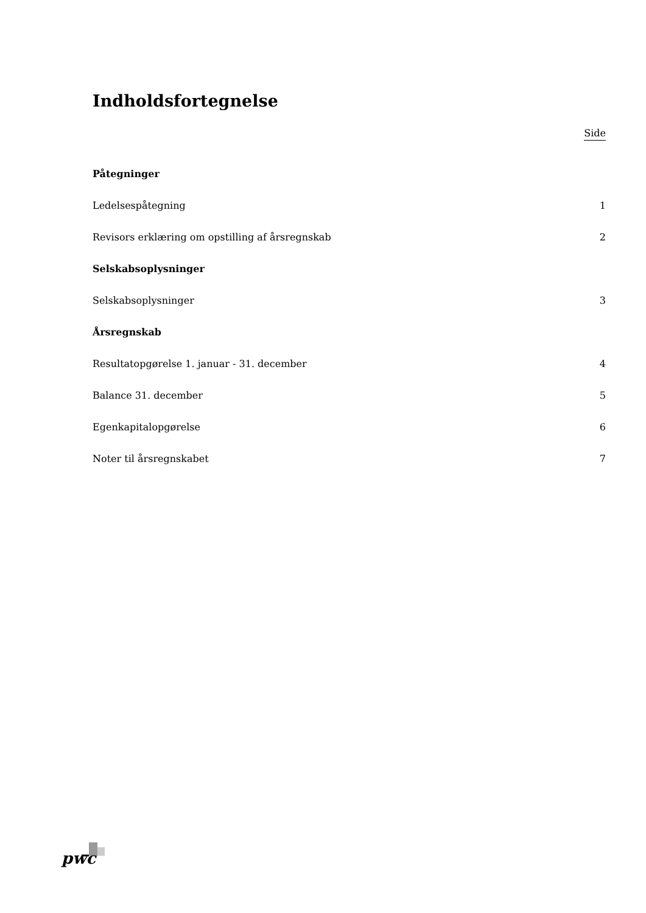Indholdsfortegnelse
Side
Påtegninger
Ledelsespåtegning 1
Revisors erklæring om opstilling af årsregnskab 2
Selskabsoplysninger
Selskabsoplysninger 3
Årsregnskab
Resultatopgørelse 1. januar - 31. december 4
Balance 31. december 5
Egenkapitalopgørelse 6
Noter til årsregnskabet 7
pwc